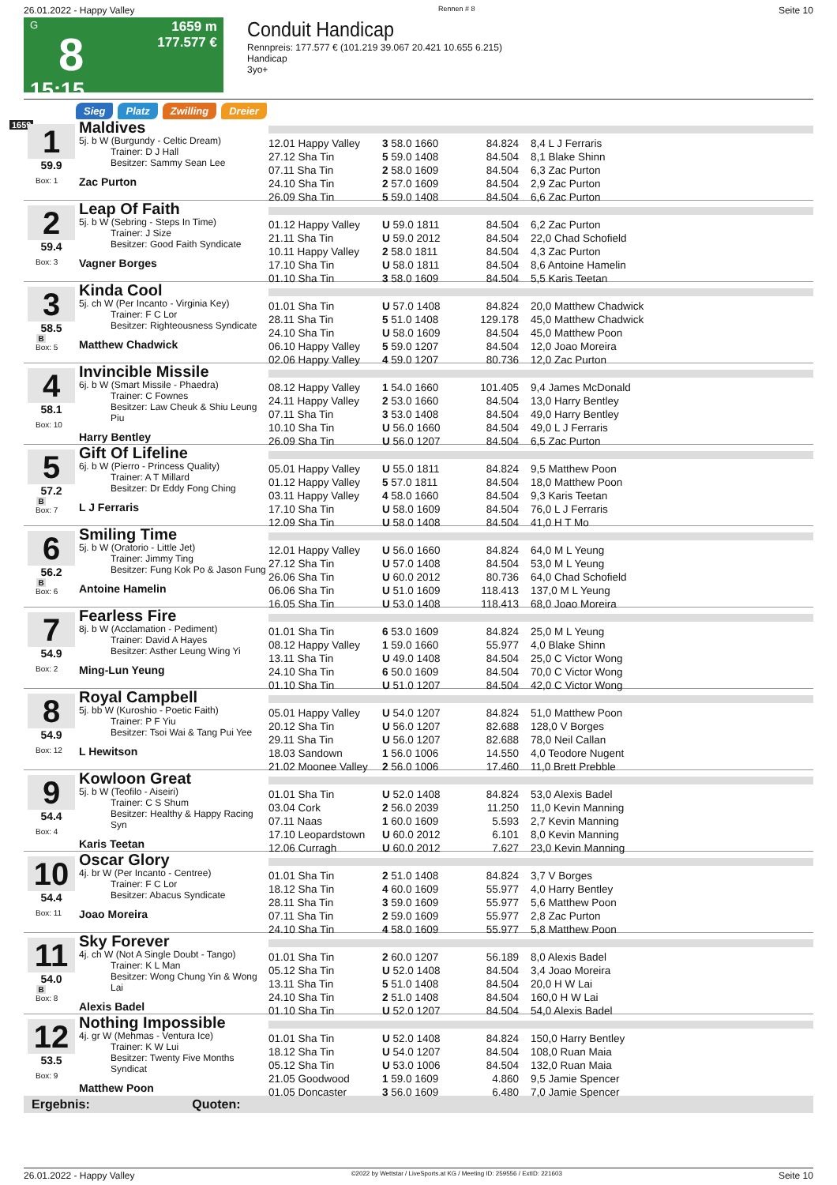26.01.2022 - Happy Valley Rennen # 8 Seite 10
G
8
15:15
1659 m
177.577 €
Conduit Handicap
Rennpreis: 177.577 € (101.219 39.067 20.421 10.655 6.215)
Handicap
3yo+
Sieg Platz Zwilling Dreier
1659
1
59.9
Box: 1
Maldives
5j. b W (Burgundy - Celtic Dream)
Trainer: D J Hall
Besitzer: Sammy Sean Lee
Zac Purton
| 12.01 Happy Valley | 3 58.0 1660 | 84.824 | 8,4 L J Ferraris |
| 27.12 Sha Tin | 5 59.0 1408 | 84.504 | 8,1 Blake Shinn |
| 07.11 Sha Tin | 2 58.0 1609 | 84.504 | 6,3 Zac Purton |
| 24.10 Sha Tin | 2 57.0 1609 | 84.504 | 2,9 Zac Purton |
| 26.09 Sha Tin | 5 59.0 1408 | 84.504 | 6,6 Zac Purton |
2
59.4
Box: 3
Leap Of Faith
5j. b W (Sebring - Steps In Time)
Trainer: J Size
Besitzer: Good Faith Syndicate
Vagner Borges
| 01.12 Happy Valley | U 59.0 1811 | 84.504 | 6,2 Zac Purton |
| 21.11 Sha Tin | U 59.0 2012 | 84.504 | 22,0 Chad Schofield |
| 10.11 Happy Valley | 2 58.0 1811 | 84.504 | 4,3 Zac Purton |
| 17.10 Sha Tin | U 58.0 1811 | 84.504 | 8,6 Antoine Hamelin |
| 01.10 Sha Tin | 3 58.0 1609 | 84.504 | 5,5 Karis Teetan |
3
58.5
B
Box: 5
Kinda Cool
5j. ch W (Per Incanto - Virginia Key)
Trainer: F C Lor
Besitzer: Righteousness Syndicate
Matthew Chadwick
| 01.01 Sha Tin | U 57.0 1408 | 84.824 | 20,0 Matthew Chadwick |
| 28.11 Sha Tin | 5 51.0 1408 | 129.178 | 45,0 Matthew Chadwick |
| 24.10 Sha Tin | U 58.0 1609 | 84.504 | 45,0 Matthew Poon |
| 06.10 Happy Valley | 5 59.0 1207 | 84.504 | 12,0 Joao Moreira |
| 02.06 Happy Valley | 4 59.0 1207 | 80.736 | 12,0 Zac Purton |
4
58.1
Box: 10
Invincible Missile
6j. b W (Smart Missile - Phaedra)
Trainer: C Fownes
Besitzer: Law Cheuk & Shiu Leung Piu
Harry Bentley
| 08.12 Happy Valley | 1 54.0 1660 | 101.405 | 9,4 James McDonald |
| 24.11 Happy Valley | 2 53.0 1660 | 84.504 | 13,0 Harry Bentley |
| 07.11 Sha Tin | 3 53.0 1408 | 84.504 | 49,0 Harry Bentley |
| 10.10 Sha Tin | U 56.0 1660 | 84.504 | 49,0 L J Ferraris |
| 26.09 Sha Tin | U 56.0 1207 | 84.504 | 6,5 Zac Purton |
5
57.2
B
Box: 7
Gift Of Lifeline
6j. b W (Pierro - Princess Quality)
Trainer: A T Millard
Besitzer: Dr Eddy Fong Ching
L J Ferraris
| 05.01 Happy Valley | U 55.0 1811 | 84.824 | 9,5 Matthew Poon |
| 01.12 Happy Valley | 5 57.0 1811 | 84.504 | 18,0 Matthew Poon |
| 03.11 Happy Valley | 4 58.0 1660 | 84.504 | 9,3 Karis Teetan |
| 17.10 Sha Tin | U 58.0 1609 | 84.504 | 76,0 L J Ferraris |
| 12.09 Sha Tin | U 58.0 1408 | 84.504 | 41,0 H T Mo |
6
56.2
B
Box: 6
Smiling Time
5j. b W (Oratorio - Little Jet)
Trainer: Jimmy Ting
Besitzer: Fung Kok Po & Jason Fung
Antoine Hamelin
| 12.01 Happy Valley | U 56.0 1660 | 84.824 | 64,0 M L Yeung |
| 27.12 Sha Tin | U 57.0 1408 | 84.504 | 53,0 M L Yeung |
| 26.06 Sha Tin | U 60.0 2012 | 80.736 | 64,0 Chad Schofield |
| 06.06 Sha Tin | U 51.0 1609 | 118.413 | 137,0 M L Yeung |
| 16.05 Sha Tin | U 53.0 1408 | 118.413 | 68,0 Joao Moreira |
7
54.9
Box: 2
Fearless Fire
8j. b W (Acclamation - Pediment)
Trainer: David A Hayes
Besitzer: Asther Leung Wing Yi
Ming-Lun Yeung
| 01.01 Sha Tin | 6 53.0 1609 | 84.824 | 25,0 M L Yeung |
| 08.12 Happy Valley | 1 59.0 1660 | 55.977 | 4,0 Blake Shinn |
| 13.11 Sha Tin | U 49.0 1408 | 84.504 | 25,0 C Victor Wong |
| 24.10 Sha Tin | 6 50.0 1609 | 84.504 | 70,0 C Victor Wong |
| 01.10 Sha Tin | U 51.0 1207 | 84.504 | 42,0 C Victor Wong |
8
54.9
Box: 12
Royal Campbell
5j. bb W (Kuroshio - Poetic Faith)
Trainer: P F Yiu
Besitzer: Tsoi Wai & Tang Pui Yee
L Hewitson
| 05.01 Happy Valley | U 54.0 1207 | 84.824 | 51,0 Matthew Poon |
| 20.12 Sha Tin | U 56.0 1207 | 82.688 | 128,0 V Borges |
| 29.11 Sha Tin | U 56.0 1207 | 82.688 | 78,0 Neil Callan |
| 18.03 Sandown | 1 56.0 1006 | 14.550 | 4,0 Teodore Nugent |
| 21.02 Moonee Valley | 2 56.0 1006 | 17.460 | 11,0 Brett Prebble |
9
54.4
Box: 4
Kowloon Great
5j. b W (Teofilo - Aiseiri)
Trainer: C S Shum
Besitzer: Healthy & Happy Racing Syn
Karis Teetan
| 01.01 Sha Tin | U 52.0 1408 | 84.824 | 53,0 Alexis Badel |
| 03.04 Cork | 2 56.0 2039 | 11.250 | 11,0 Kevin Manning |
| 07.11 Naas | 1 60.0 1609 | 5.593 | 2,7 Kevin Manning |
| 17.10 Leopardstown | U 60.0 2012 | 6.101 | 8,0 Kevin Manning |
| 12.06 Curragh | U 60.0 2012 | 7.627 | 23,0 Kevin Manning |
10
54.4
Box: 11
Oscar Glory
4j. br W (Per Incanto - Centree)
Trainer: F C Lor
Besitzer: Abacus Syndicate
Joao Moreira
| 01.01 Sha Tin | 2 51.0 1408 | 84.824 | 3,7 V Borges |
| 18.12 Sha Tin | 4 60.0 1609 | 55.977 | 4,0 Harry Bentley |
| 28.11 Sha Tin | 3 59.0 1609 | 55.977 | 5,6 Matthew Poon |
| 07.11 Sha Tin | 2 59.0 1609 | 55.977 | 2,8 Zac Purton |
| 24.10 Sha Tin | 4 58.0 1609 | 55.977 | 5,8 Matthew Poon |
11
54.0
B
Box: 8
Sky Forever
4j. ch W (Not A Single Doubt - Tango)
Trainer: K L Man
Besitzer: Wong Chung Yin & Wong Lai
Alexis Badel
| 01.01 Sha Tin | 2 60.0 1207 | 56.189 | 8,0 Alexis Badel |
| 05.12 Sha Tin | U 52.0 1408 | 84.504 | 3,4 Joao Moreira |
| 13.11 Sha Tin | 5 51.0 1408 | 84.504 | 20,0 H W Lai |
| 24.10 Sha Tin | 2 51.0 1408 | 84.504 | 160,0 H W Lai |
| 01.10 Sha Tin | U 52.0 1207 | 84.504 | 54,0 Alexis Badel |
12
53.5
Box: 9
Nothing Impossible
4j. gr W (Mehmas - Ventura Ice)
Trainer: K W Lui
Besitzer: Twenty Five Months Syndicat
Matthew Poon
| 01.01 Sha Tin | U 52.0 1408 | 84.824 | 150,0 Harry Bentley |
| 18.12 Sha Tin | U 54.0 1207 | 84.504 | 108,0 Ruan Maia |
| 05.12 Sha Tin | U 53.0 1006 | 84.504 | 132,0 Ruan Maia |
| 21.05 Goodwood | 1 59.0 1609 | 4.860 | 9,5 Jamie Spencer |
| 01.05 Doncaster | 3 56.0 1609 | 6.480 | 7,0 Jamie Spencer |
Ergebnis: Quoten:
26.01.2022 - Happy Valley ©2022 by Wettstar / LiveSports.at KG / Meeting ID: 259556 / ExtID: 221603 Seite 10